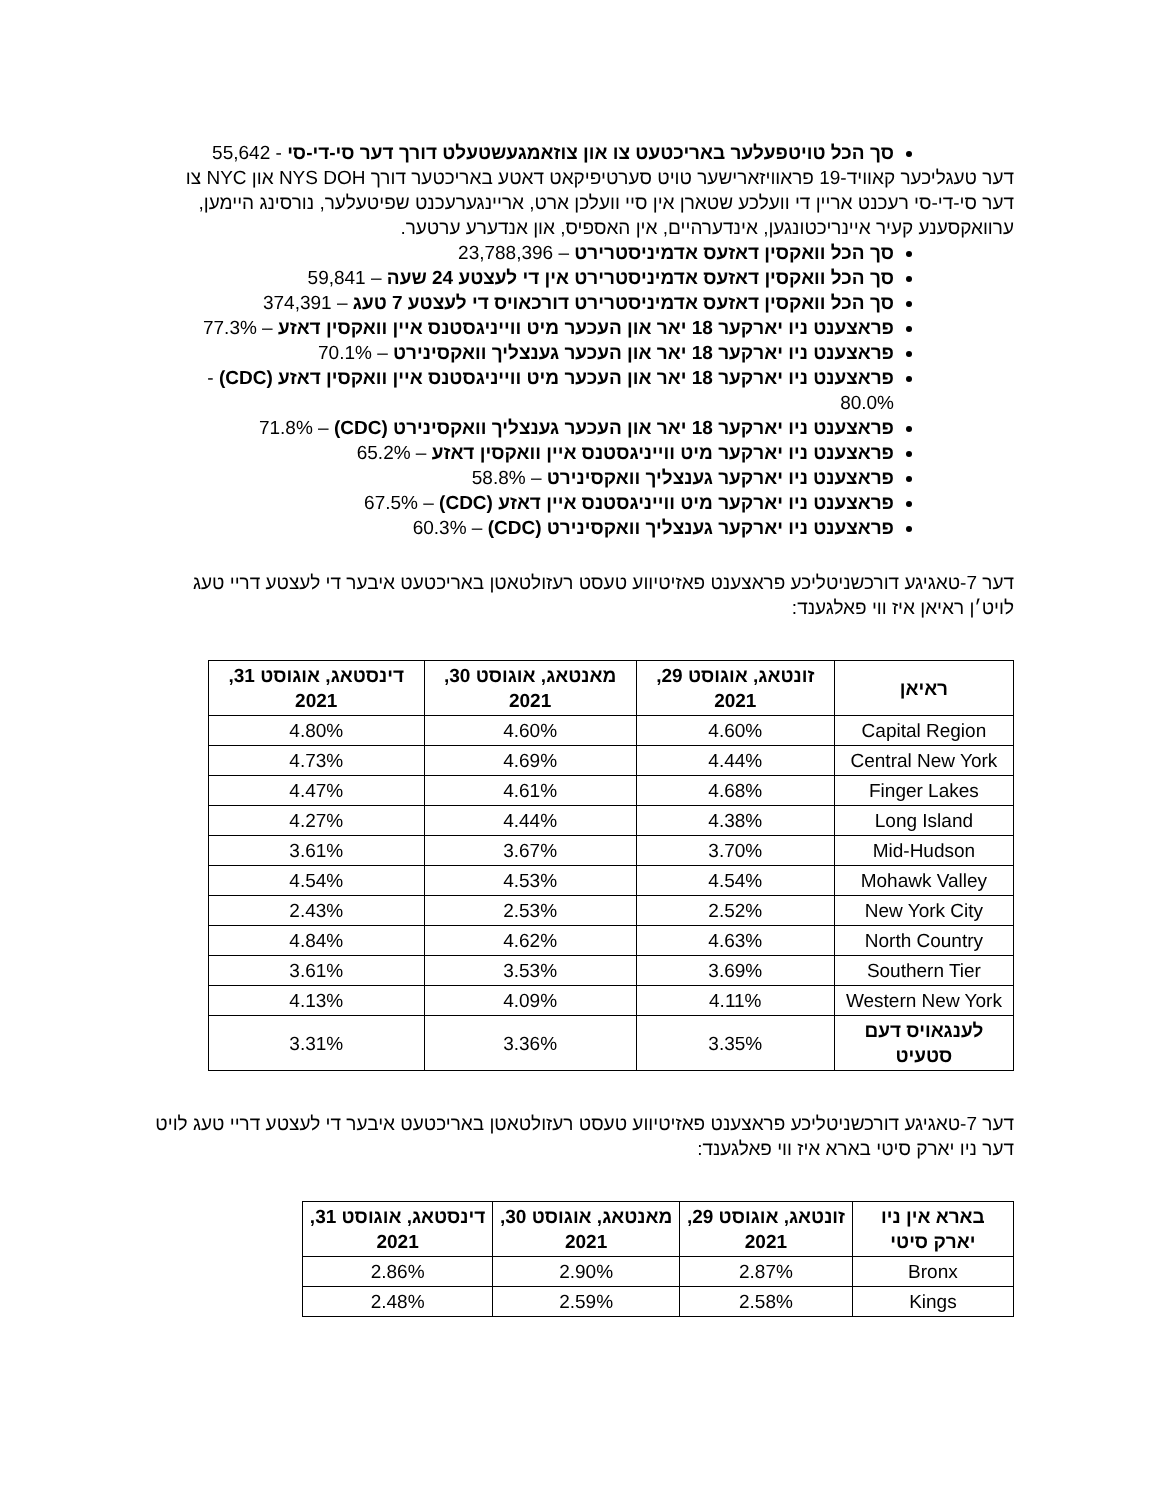סך הכל טויטפעלער באריכטעט צו און צוזאמגעשטעלט דורך דער סי-די-סי - 55,642
דער טעגליכער קאוויד-19 פראוויזארישער טויט סערטיפיקאט דאטע באריכטער דורך NYS DOH און NYC צו דער סי-די-סי רעכנט אריין די וועלכע שטארן אין סיי וועלכן ארט, אריינגערעכנט שפיטעלער, נורסינג היימען, ערוואקסענע קעיר איינריכטונגען, אינדערהיים, אין האספיס, און אנדערע ערטער.
סך הכל וואקסין דאזעס אדמיניסטרירט – 23,788,396
סך הכל וואקסין דאזעס אדמיניסטרירט אין די לעצטע 24 שעה – 59,841
סך הכל וואקסין דאזעס אדמיניסטרירט דורכאויס די לעצטע 7 טעג – 374,391
פראצענט ניו יארקער 18 יאר און העכער מיט ווייניגסטנס איין וואקסין דאזע – 77.3%
פראצענט ניו יארקער 18 יאר און העכער גענצליך וואקסינירט – 70.1%
פראצענט ניו יארקער 18 יאר און העכער מיט ווייניגסטנס איין וואקסין דאזע (CDC) - 80.0%
פראצענט ניו יארקער 18 יאר און העכער גענצליך וואקסינירט (CDC) – 71.8%
פראצענט ניו יארקער מיט ווייניגסטנס איין וואקסין דאזע – 65.2%
פראצענט ניו יארקער גענצליך וואקסינירט – 58.8%
פראצענט ניו יארקער מיט ווייניגסטנס איין דאזע (CDC) – 67.5%
פראצענט ניו יארקער גענצליך וואקסינירט (CDC) – 60.3%
דער 7-טאגיגע דורכשניטליכע פראצענט פאזיטיווע טעסט רעזולטאטן באריכטעט איבער די לעצטע דריי טעג לויט׳ן ראיאן איז ווי פאלגענד:
| ראיאן | זונטאג, אוגוסט 29, 2021 | מאנטאג, אוגוסט 30, 2021 | דינסטאג, אוגוסט 31, 2021 |
| --- | --- | --- | --- |
| Capital Region | 4.60% | 4.60% | 4.80% |
| Central New York | 4.44% | 4.69% | 4.73% |
| Finger Lakes | 4.68% | 4.61% | 4.47% |
| Long Island | 4.38% | 4.44% | 4.27% |
| Mid-Hudson | 3.70% | 3.67% | 3.61% |
| Mohawk Valley | 4.54% | 4.53% | 4.54% |
| New York City | 2.52% | 2.53% | 2.43% |
| North Country | 4.63% | 4.62% | 4.84% |
| Southern Tier | 3.69% | 3.53% | 3.61% |
| Western New York | 4.11% | 4.09% | 4.13% |
| לענגאויס דעם סטעיט | 3.35% | 3.36% | 3.31% |
דער 7-טאגיגע דורכשניטליכע פראצענט פאזיטיווע טעסט רעזולטאטן באריכטעט איבער די לעצטע דריי טעג לויט דער ניו יארק סיטי בארא איז ווי פאלגענד:
| בארא אין ניו יארק סיטי | זונטאג, אוגוסט 29, 2021 | מאנטאג, אוגוסט 30, 2021 | דינסטאג, אוגוסט 31, 2021 |
| --- | --- | --- | --- |
| Bronx | 2.87% | 2.90% | 2.86% |
| Kings | 2.58% | 2.59% | 2.48% |